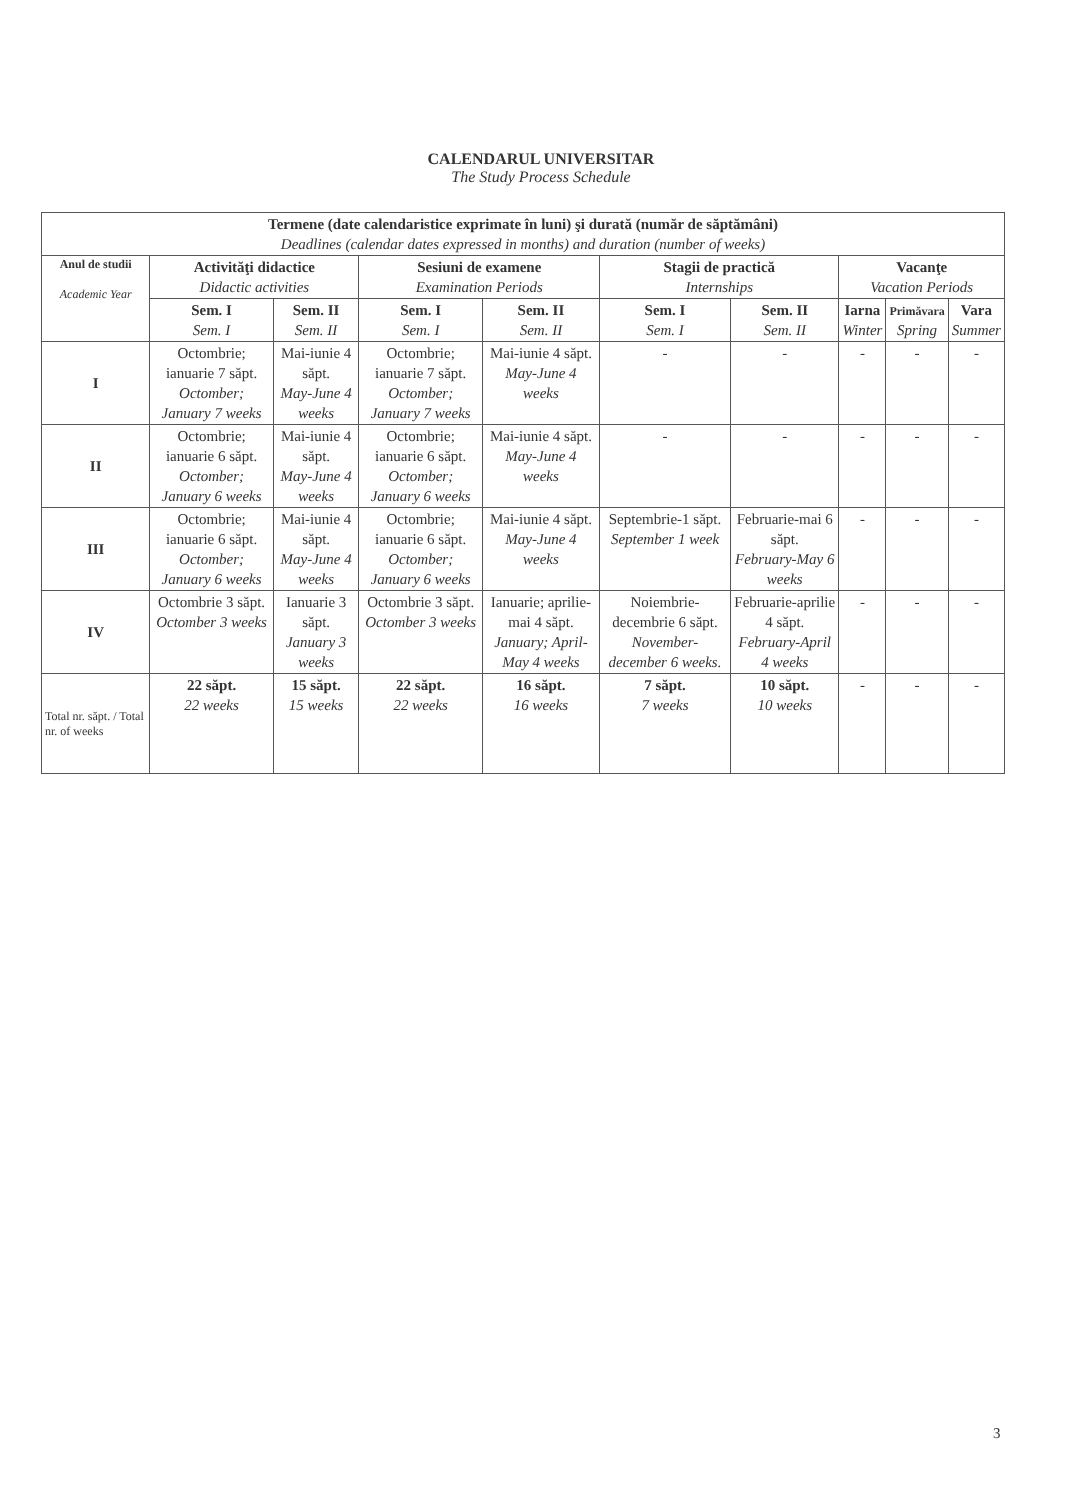CALENDARUL UNIVERSITAR
The Study Process Schedule
| Termene (date calendaristice exprimate în luni) şi durată (număr de săptămâni) Deadlines (calendar dates expressed in months) and duration (number of weeks) | | | | | | | | | |
| --- | --- | --- | --- | --- | --- | --- | --- | --- | --- |
| Anul de studii Academic Year | Activităţi didactice Didactic activities | | Sesiuni de examene Examination Periods | | Stagii de practică Internships | | Vacanţe Vacation Periods | | |
| | Sem. I Sem. I | Sem. II Sem. II | Sem. I Sem. I | Sem. II Sem. II | Sem. I Sem. I | Sem. II Sem. II | Iarna Winter | Primăvara Spring | Vara Summer |
| I | Octombrie; ianuarie 7 săpt. Octomber; January 7 weeks | Mai-iunie 4 săpt. May-June 4 weeks | Octombrie; ianuarie 7 săpt. Octomber; January 7 weeks | Mai-iunie 4 săpt. May-June 4 weeks | - | - | - | - | - |
| II | Octombrie; ianuarie 6 săpt. Octomber; January 6 weeks | Mai-iunie 4 săpt. May-June 4 weeks | Octombrie; ianuarie 6 săpt. Octomber; January 6 weeks | Mai-iunie 4 săpt. May-June 4 weeks | - | - | - | - | - |
| III | Octombrie; ianuarie 6 săpt. Octomber; January 6 weeks | Mai-iunie 4 săpt. May-June 4 weeks | Octombrie; ianuarie 6 săpt. Octomber; January 6 weeks | Mai-iunie 4 săpt. May-June 4 weeks | Septembrie-1 săpt. September 1 week | Februarie-mai 6 săpt. February-May 6 weeks | - | - | - |
| IV | Octombrie 3 săpt. Octomber 3 weeks | Ianuarie 3 săpt. January 3 weeks | Octombrie 3 săpt. Octomber 3 weeks | Ianuarie; aprilie-mai 4 săpt. January; April-May 4 weeks | Noiembrie-decembrie 6 săpt. November-december 6 weeks. | Februarie-aprilie 4 săpt. February-April 4 weeks | - | - | - |
| Total nr. săpt. / Total nr. of weeks | 22 săpt. 22 weeks | 15 săpt. 15 weeks | 22 săpt. 22 weeks | 16 săpt. 16 weeks | 7 săpt. 7 weeks | 10 săpt. 10 weeks | - | - | - |
3